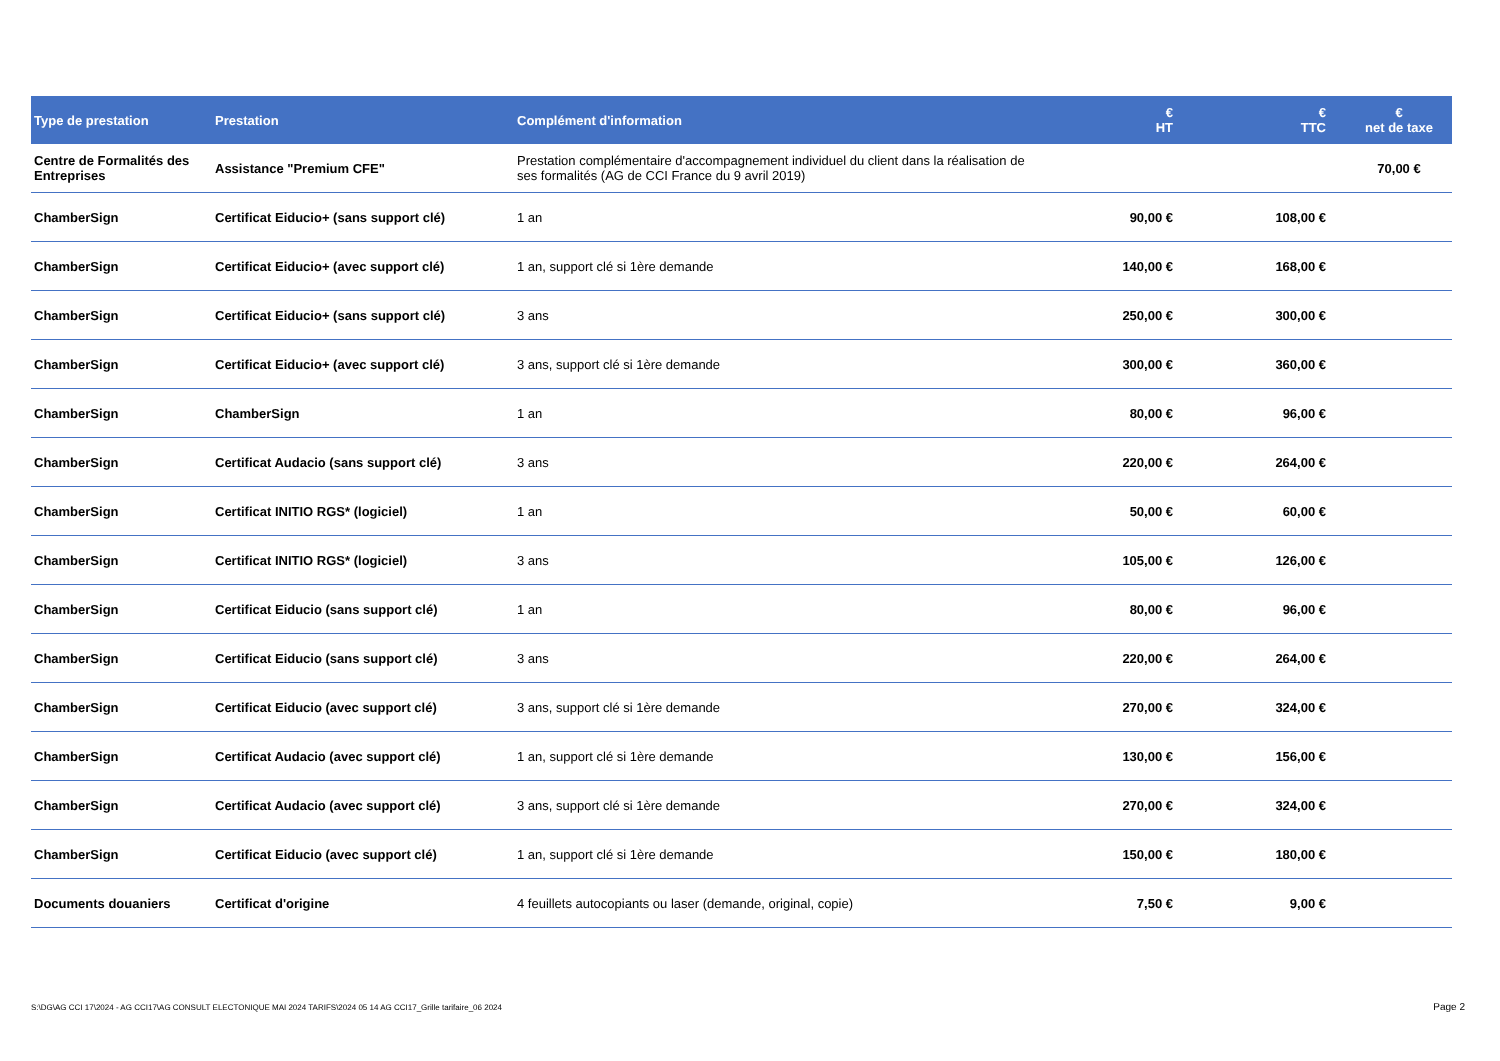| Type de prestation | Prestation | Complément d'information | € HT | € TTC | € net de taxe |
| --- | --- | --- | --- | --- | --- |
| Centre de Formalités des Entreprises | Assistance "Premium CFE" | Prestation complémentaire d'accompagnement individuel du client dans la réalisation de ses formalités (AG de CCI France du 9 avril 2019) | | | 70,00 € |
| ChamberSign | Certificat Eiducio+ (sans support clé) | 1 an | 90,00 € | 108,00 € | |
| ChamberSign | Certificat Eiducio+ (avec support clé) | 1 an, support clé si 1ère demande | 140,00 € | 168,00 € | |
| ChamberSign | Certificat Eiducio+ (sans support clé) | 3 ans | 250,00 € | 300,00 € | |
| ChamberSign | Certificat Eiducio+ (avec support clé) | 3 ans, support clé si 1ère demande | 300,00 € | 360,00 € | |
| ChamberSign | ChamberSign | 1 an | 80,00 € | 96,00 € | |
| ChamberSign | Certificat Audacio (sans support clé) | 3 ans | 220,00 € | 264,00 € | |
| ChamberSign | Certificat INITIO RGS* (logiciel) | 1 an | 50,00 € | 60,00 € | |
| ChamberSign | Certificat INITIO RGS* (logiciel) | 3 ans | 105,00 € | 126,00 € | |
| ChamberSign | Certificat Eiducio (sans support clé) | 1 an | 80,00 € | 96,00 € | |
| ChamberSign | Certificat Eiducio (sans support clé) | 3 ans | 220,00 € | 264,00 € | |
| ChamberSign | Certificat Eiducio (avec support clé) | 3 ans, support clé si 1ère demande | 270,00 € | 324,00 € | |
| ChamberSign | Certificat Audacio (avec support clé) | 1 an, support clé si 1ère demande | 130,00 € | 156,00 € | |
| ChamberSign | Certificat Audacio (avec support clé) | 3 ans, support clé si 1ère demande | 270,00 € | 324,00 € | |
| ChamberSign | Certificat Eiducio (avec support clé) | 1 an, support clé si 1ère demande | 150,00 € | 180,00 € | |
| Documents douaniers | Certificat d'origine | 4 feuillets autocopiants ou laser (demande, original, copie) | 7,50 € | 9,00 € | |
S:\DG\AG CCI 17\2024 - AG CCI17\AG CONSULT ELECTONIQUE MAI 2024 TARIFS\2024 05 14 AG CCI17_Grille tarifaire_06 2024
Page 2